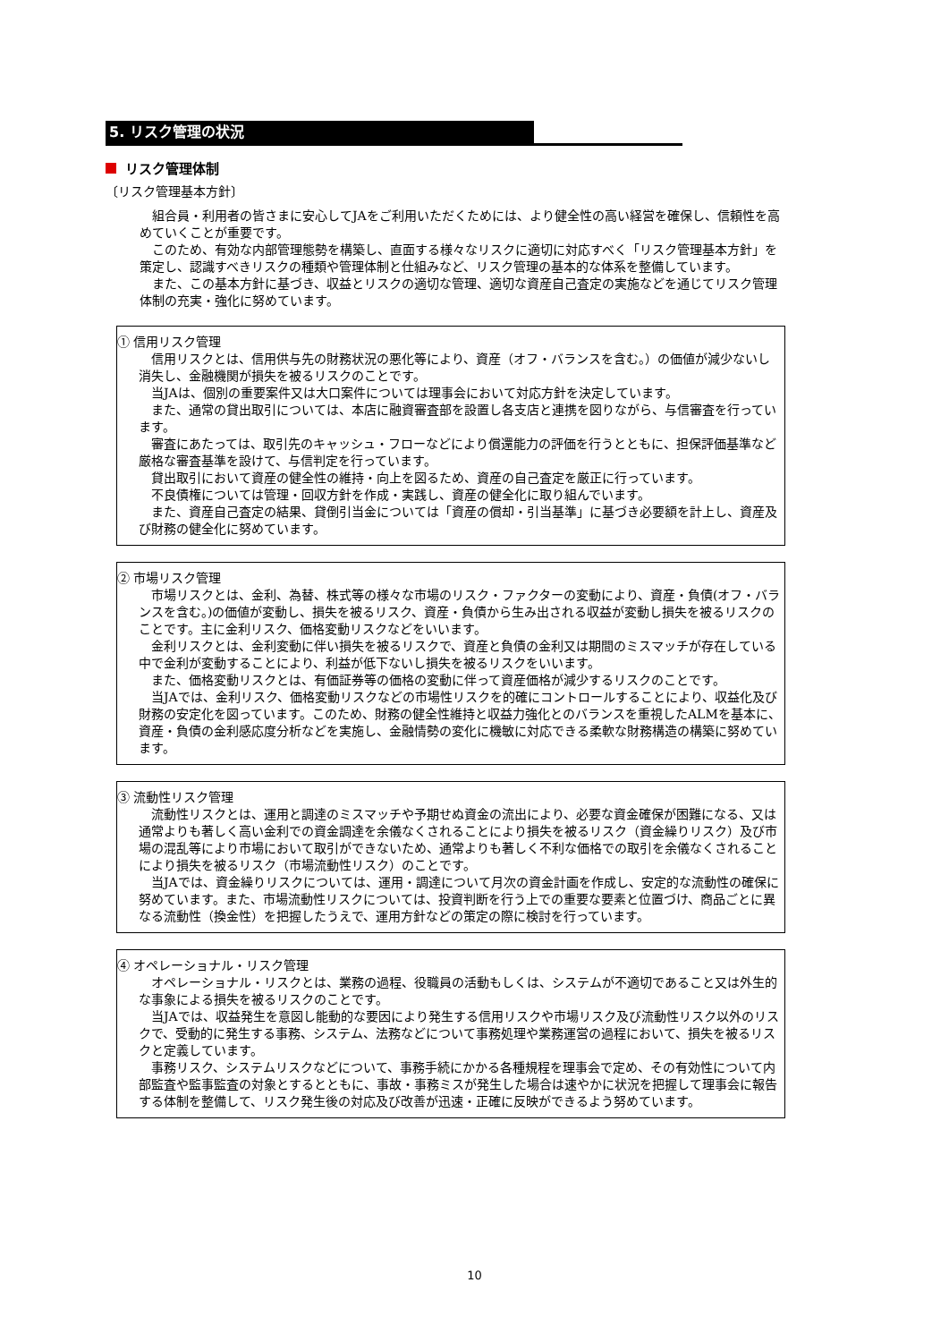5. リスク管理の状況
リスク管理体制
〔リスク管理基本方針〕
組合員・利用者の皆さまに安心してJAをご利用いただくためには、より健全性の高い経営を確保し、信頼性を高めていくことが重要です。
このため、有効な内部管理態勢を構築し、直面する様々なリスクに適切に対応すべく「リスク管理基本方針」を策定し、認識すべきリスクの種類や管理体制と仕組みなど、リスク管理の基本的な体系を整備しています。
また、この基本方針に基づき、収益とリスクの適切な管理、適切な資産自己査定の実施などを通じてリスク管理体制の充実・強化に努めています。
① 信用リスク管理
信用リスクとは、信用供与先の財務状況の悪化等により、資産（オフ・バランスを含む。）の価値が減少ないし消失し、金融機関が損失を被るリスクのことです。
当JAは、個別の重要案件又は大口案件については理事会において対応方針を決定しています。
また、通常の貸出取引については、本店に融資審査部を設置し各支店と連携を図りながら、与信審査を行っています。
審査にあたっては、取引先のキャッシュ・フローなどにより償還能力の評価を行うとともに、担保評価基準など厳格な審査基準を設けて、与信判定を行っています。
貸出取引において資産の健全性の維持・向上を図るため、資産の自己査定を厳正に行っています。
不良債権については管理・回収方針を作成・実践し、資産の健全化に取り組んでいます。
また、資産自己査定の結果、貸倒引当金については「資産の償却・引当基準」に基づき必要額を計上し、資産及び財務の健全化に努めています。
② 市場リスク管理
市場リスクとは、金利、為替、株式等の様々な市場のリスク・ファクターの変動により、資産・負債(オフ・バランスを含む。)の価値が変動し、損失を被るリスク、資産・負債から生み出される収益が変動し損失を被るリスクのことです。主に金利リスク、価格変動リスクなどをいいます。
金利リスクとは、金利変動に伴い損失を被るリスクで、資産と負債の金利又は期間のミスマッチが存在している中で金利が変動することにより、利益が低下ないし損失を被るリスクをいいます。
また、価格変動リスクとは、有価証券等の価格の変動に伴って資産価格が減少するリスクのことです。
当JAでは、金利リスク、価格変動リスクなどの市場性リスクを的確にコントロールすることにより、収益化及び財務の安定化を図っています。このため、財務の健全性維持と収益力強化とのバランスを重視したALMを基本に、資産・負債の金利感応度分析などを実施し、金融情勢の変化に機敏に対応できる柔軟な財務構造の構築に努めています。
③ 流動性リスク管理
流動性リスクとは、運用と調達のミスマッチや予期せぬ資金の流出により、必要な資金確保が困難になる、又は通常よりも著しく高い金利での資金調達を余儀なくされることにより損失を被るリスク（資金繰りリスク）及び市場の混乱等により市場において取引ができないため、通常よりも著しく不利な価格での取引を余儀なくされることにより損失を被るリスク（市場流動性リスク）のことです。
当JAでは、資金繰りリスクについては、運用・調達について月次の資金計画を作成し、安定的な流動性の確保に努めています。また、市場流動性リスクについては、投資判断を行う上での重要な要素と位置づけ、商品ごとに異なる流動性（換金性）を把握したうえで、運用方針などの策定の際に検討を行っています。
④ オペレーショナル・リスク管理
オペレーショナル・リスクとは、業務の過程、役職員の活動もしくは、システムが不適切であること又は外生的な事象による損失を被るリスクのことです。
当JAでは、収益発生を意図し能動的な要因により発生する信用リスクや市場リスク及び流動性リスク以外のリスクで、受動的に発生する事務、システム、法務などについて事務処理や業務運営の過程において、損失を被るリスクと定義しています。
事務リスク、システムリスクなどについて、事務手続にかかる各種規程を理事会で定め、その有効性について内部監査や監事監査の対象とするとともに、事故・事務ミスが発生した場合は速やかに状況を把握して理事会に報告する体制を整備して、リスク発生後の対応及び改善が迅速・正確に反映ができるよう努めています。
10